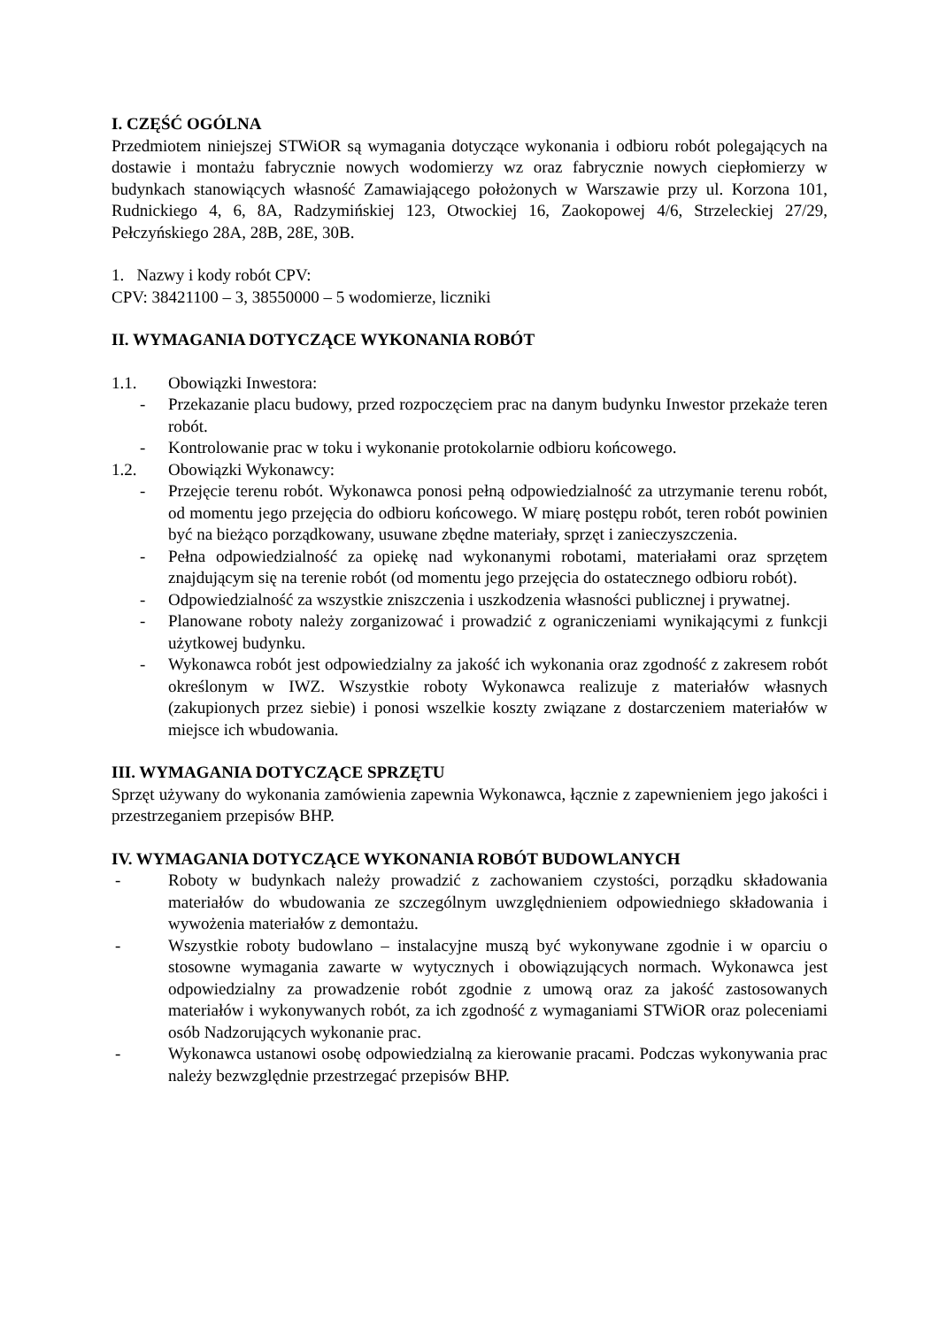I. CZĘŚĆ OGÓLNA
Przedmiotem niniejszej STWiOR są wymagania dotyczące wykonania i odbioru robót polegających na dostawie i montażu fabrycznie nowych wodomierzy wz oraz fabrycznie nowych ciepłomierzy w budynkach stanowiących własność Zamawiającego położonych w Warszawie przy ul. Korzona 101, Rudnickiego 4, 6, 8A, Radzymińskiej 123, Otwockiej 16, Zaokopowej 4/6, Strzeleckiej 27/29, Pełczyńskiego 28A, 28B, 28E, 30B.
1. Nazwy i kody robót CPV:
CPV: 38421100 – 3, 38550000 – 5 wodomierze, liczniki
II. WYMAGANIA DOTYCZĄCE WYKONANIA ROBÓT
1.1. Obowiązki Inwestora:
- Przekazanie placu budowy, przed rozpoczęciem prac na danym budynku Inwestor przekaże teren robót.
- Kontrolowanie prac w toku i wykonanie protokolarnie odbioru końcowego.
1.2. Obowiązki Wykonawcy:
- Przejęcie terenu robót. Wykonawca ponosi pełną odpowiedzialność za utrzymanie terenu robót, od momentu jego przejęcia do odbioru końcowego. W miarę postępu robót, teren robót powinien być na bieżąco porządkowany, usuwane zbędne materiały, sprzęt i zanieczyszczenia.
- Pełna odpowiedzialność za opiekę nad wykonanymi robotami, materiałami oraz sprzętem znajdującym się na terenie robót (od momentu jego przejęcia do ostatecznego odbioru robót).
- Odpowiedzialność za wszystkie zniszczenia i uszkodzenia własności publicznej i prywatnej.
- Planowane roboty należy zorganizować i prowadzić z ograniczeniami wynikającymi z funkcji użytkowej budynku.
- Wykonawca robót jest odpowiedzialny za jakość ich wykonania oraz zgodność z zakresem robót określonym w IWZ. Wszystkie roboty Wykonawca realizuje z materiałów własnych (zakupionych przez siebie) i ponosi wszelkie koszty związane z dostarczeniem materiałów w miejsce ich wbudowania.
III. WYMAGANIA DOTYCZĄCE SPRZĘTU
Sprzęt używany do wykonania zamówienia zapewnia Wykonawca, łącznie z zapewnieniem jego jakości i przestrzeganiem przepisów BHP.
IV. WYMAGANIA DOTYCZĄCE WYKONANIA ROBÓT BUDOWLANYCH
- Roboty w budynkach należy prowadzić z zachowaniem czystości, porządku składowania materiałów do wbudowania ze szczególnym uwzględnieniem odpowiedniego składowania i wywożenia materiałów z demontażu.
- Wszystkie roboty budowlano – instalacyjne muszą być wykonywane zgodnie i w oparciu o stosowne wymagania zawarte w wytycznych i obowiązujących normach. Wykonawca jest odpowiedzialny za prowadzenie robót zgodnie z umową oraz za jakość zastosowanych materiałów i wykonywanych robót, za ich zgodność z wymaganiami STWiOR oraz poleceniami osób Nadzorujących wykonanie prac.
- Wykonawca ustanowi osobę odpowiedzialną za kierowanie pracami. Podczas wykonywania prac należy bezwzględnie przestrzegać przepisów BHP.